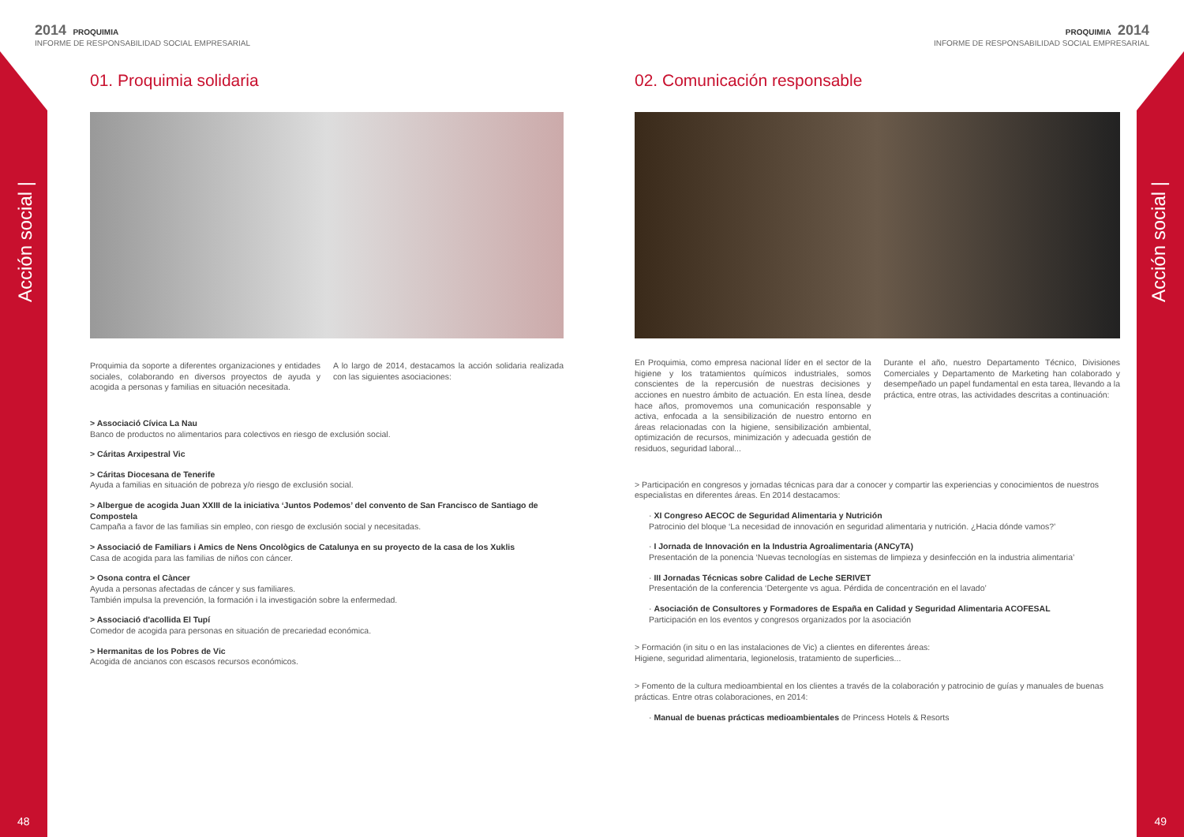Acción social |
Acción social |
48 49
2014 PROQUIMIA
INFORME DE RESPONSABILIDAD SOCIAL EMPRESARIAL
PROQUIMIA 2014
INFORME DE RESPONSABILIDAD SOCIAL EMPRESARIAL
01. Proquimia solidaria
Proquimia da soporte a diferentes organizaciones y entidades sociales, colaborando en diversos proyectos de ayuda y acogida a personas y familias en situación necesitada.
A lo largo de 2014, destacamos la acción solidaria realizada con las siguientes asociaciones:
> Associació Cívica La Nau
Banco de productos no alimentarios para colectivos en riesgo de exclusión social.
> Cáritas Arxipestral Vic
> Cáritas Diocesana de Tenerife
Ayuda a familias en situación de pobreza y/o riesgo de exclusión social.
> Albergue de acogida Juan XXIII de la iniciativa ‘Juntos Podemos’ del convento de San Francisco de Santiago de Compostela
Campaña a favor de las familias sin empleo, con riesgo de exclusión social y necesitadas.
> Associació de Familiars i Amics de Nens Oncològics de Catalunya en su proyecto de la casa de los Xuklis
Casa de acogida para las familias de niños con cáncer.
> Osona contra el Càncer
Ayuda a personas afectadas de cáncer y sus familiares.
También impulsa la prevención, la formación i la investigación sobre la enfermedad.
> Associació d'acollida El Tupí
Comedor de acogida para personas en situación de precariedad económica.
> Hermanitas de los Pobres de Vic
Acogida de ancianos con escasos recursos económicos.
02. Comunicación responsable
En Proquimia, como empresa nacional líder en el sector de la higiene y los tratamientos químicos industriales, somos conscientes de la repercusión de nuestras decisiones y acciones en nuestro ámbito de actuación. En esta línea, desde hace años, promovemos una comunicación responsable y activa, enfocada a la sensibilización de nuestro entorno en áreas relacionadas con la higiene, sensibilización ambiental, optimización de recursos, minimización y adecuada gestión de residuos, seguridad laboral...
Durante el año, nuestro Departamento Técnico, Divisiones Comerciales y Departamento de Marketing han colaborado y desempeñado un papel fundamental en esta tarea, llevando a la práctica, entre otras, las actividades descritas a continuación:
> Participación en congresos y jornadas técnicas para dar a conocer y compartir las experiencias y conocimientos de nuestros especialistas en diferentes áreas. En 2014 destacamos:
· XI Congreso AECOC de Seguridad Alimentaria y Nutrición
Patrocinio del bloque ‘La necesidad de innovación en seguridad alimentaria y nutrición. ¿Hacia dónde vamos?’
· I Jornada de Innovación en la Industria Agroalimentaria (ANCyTA)
Presentación de la ponencia ‘Nuevas tecnologías en sistemas de limpieza y desinfección en la industria alimentaria’
· III Jornadas Técnicas sobre Calidad de Leche SERIVET
Presentación de la conferencia ‘Detergente vs agua. Pérdida de concentración en el lavado’
· Asociación de Consultores y Formadores de España en Calidad y Seguridad Alimentaria ACOFESAL
Participación en los eventos y congresos organizados por la asociación
> Formación (in situ o en las instalaciones de Vic) a clientes en diferentes áreas:
Higiene, seguridad alimentaria, legionelosis, tratamiento de superficies...
> Fomento de la cultura medioambiental en los clientes a través de la colaboración y patrocinio de guías y manuales de buenas prácticas. Entre otras colaboraciones, en 2014:
· Manual de buenas prácticas medioambientales de Princess Hotels & Resorts